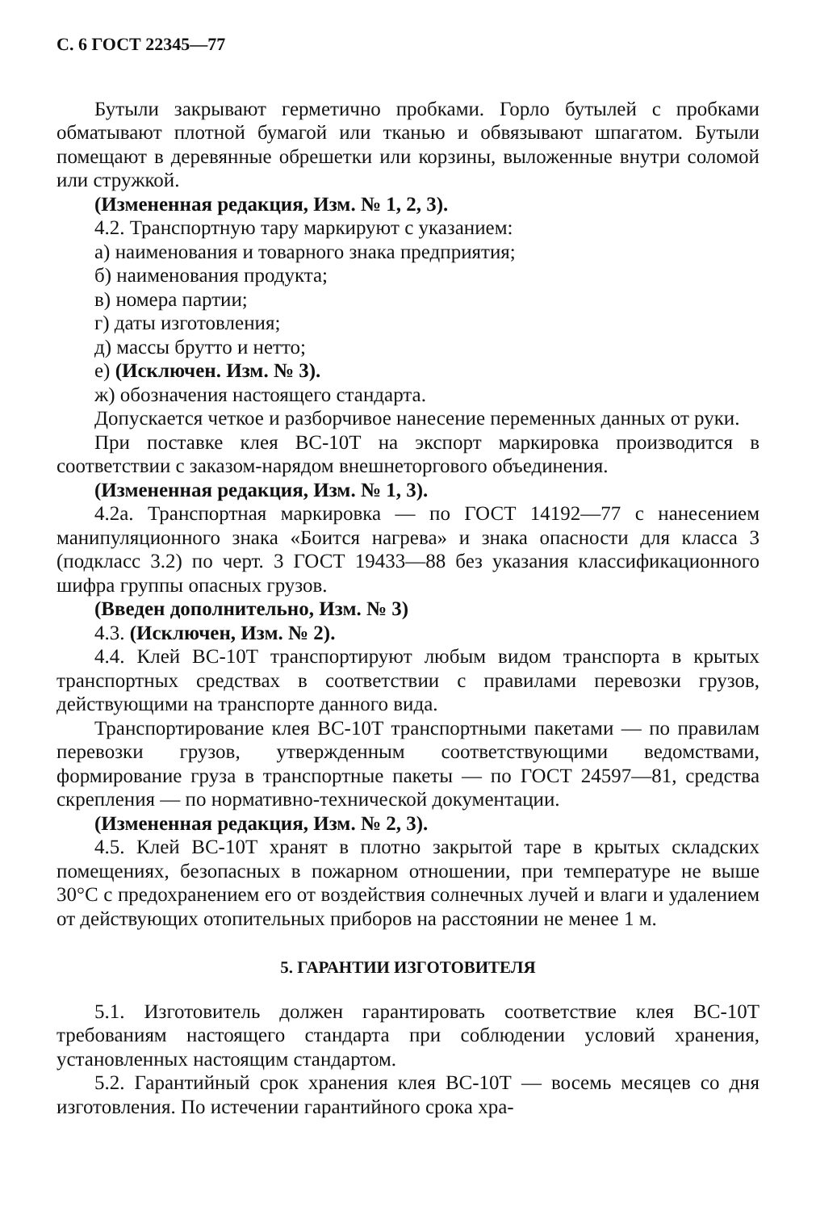С. 6 ГОСТ 22345—77
Бутыли закрывают герметично пробками. Горло бутылей с пробками обматывают плотной бумагой или тканью и обвязывают шпагатом. Бутыли помещают в деревянные обрешетки или корзины, выложенные внутри соломой или стружкой.
(Измененная редакция, Изм. № 1, 2, 3).
4.2. Транспортную тару маркируют с указанием:
а) наименования и товарного знака предприятия;
б) наименования продукта;
в) номера партии;
г) даты изготовления;
д) массы брутто и нетто;
е) (Исключен. Изм. № 3).
ж) обозначения настоящего стандарта.
Допускается четкое и разборчивое нанесение переменных данных от руки.
При поставке клея ВС-10Т на экспорт маркировка производится в соответствии с заказом-нарядом внешнеторгового объединения.
(Измененная редакция, Изм. № 1, 3).
4.2а. Транспортная маркировка — по ГОСТ 14192—77 с нанесением манипуляционного знака «Боится нагрева» и знака опасности для класса 3 (подкласс 3.2) по черт. 3 ГОСТ 19433—88 без указания классификационного шифра группы опасных грузов.
(Введен дополнительно, Изм. № 3)
4.3. (Исключен, Изм. № 2).
4.4. Клей ВС-10Т транспортируют любым видом транспорта в крытых транспортных средствах в соответствии с правилами перевозки грузов, действующими на транспорте данного вида.
Транспортирование клея ВС-10Т транспортными пакетами — по правилам перевозки грузов, утвержденным соответствующими ведомствами, формирование груза в транспортные пакеты — по ГОСТ 24597—81, средства скрепления — по нормативно-технической документации.
(Измененная редакция, Изм. № 2, 3).
4.5. Клей ВС-10Т хранят в плотно закрытой таре в крытых складских помещениях, безопасных в пожарном отношении, при температуре не выше 30°С с предохранением его от воздействия солнечных лучей и влаги и удалением от действующих отопительных приборов на расстоянии не менее 1 м.
5. ГАРАНТИИ ИЗГОТОВИТЕЛЯ
5.1. Изготовитель должен гарантировать соответствие клея ВС-10Т требованиям настоящего стандарта при соблюдении условий хранения, установленных настоящим стандартом.
5.2. Гарантийный срок хранения клея ВС-10Т — восемь месяцев со дня изготовления. По истечении гарантийного срока хра-